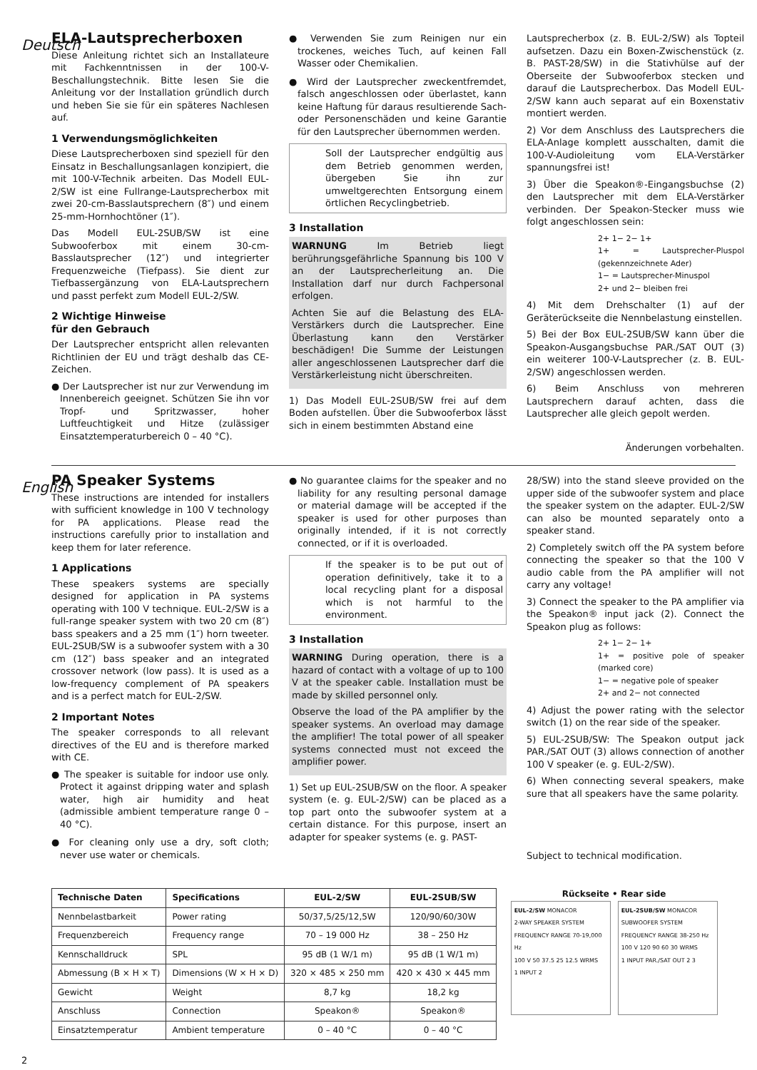Deutsch
ELA-Lautsprecherboxen
Diese Anleitung richtet sich an Installateure mit Fachkenntnissen in der 100-V-Beschallungstechnik. Bitte lesen Sie die Anleitung vor der Installation gründlich durch und heben Sie sie für ein späteres Nachlesen auf.
1 Verwendungsmöglichkeiten
Diese Lautsprecherboxen sind speziell für den Einsatz in Beschallungsanlagen konzipiert, die mit 100-V-Technik arbeiten. Das Modell EUL-2/SW ist eine Fullrange-Lautsprecherbox mit zwei 20-cm-Basslautsprechern (8″) und einem 25-mm-Hornhochtöner (1″).
Das Modell EUL-2SUB/SW ist eine Subwooferbox mit einem 30-cm-Basslautsprecher (12″) und integrierter Frequenzweiche (Tiefpass). Sie dient zur Tiefbassergänzung von ELA-Lautsprechern und passt perfekt zum Modell EUL-2/SW.
2 Wichtige Hinweise
für den Gebrauch
Der Lautsprecher entspricht allen relevanten Richtlinien der EU und trägt deshalb das CE-Zeichen.
● Der Lautsprecher ist nur zur Verwendung im Innenbereich geeignet. Schützen Sie ihn vor Tropf- und Spritzwasser, hoher Luftfeuchtigkeit und Hitze (zulässiger Einsatztemperaturbereich 0 – 40 °C).
● Verwenden Sie zum Reinigen nur ein trockenes, weiches Tuch, auf keinen Fall Wasser oder Chemikalien.
● Wird der Lautsprecher zweckentfremdet, falsch angeschlossen oder überlastet, kann keine Haftung für daraus resultierende Sach- oder Personenschäden und keine Garantie für den Lautsprecher übernommen werden.
Soll der Lautsprecher endgültig aus dem Betrieb genommen werden, übergeben Sie ihn zur umweltgerechten Entsorgung einem örtlichen Recyclingbetrieb.
3 Installation
WARNUNG Im Betrieb liegt berührungsgefährliche Spannung bis 100 V an der Lautsprecherleitung an. Die Installation darf nur durch Fachpersonal erfolgen.
Achten Sie auf die Belastung des ELA-Verstärkers durch die Lautsprecher. Eine Überlastung kann den Verstärker beschädigen! Die Summe der Leistungen aller angeschlossenen Lautsprecher darf die Verstärkerleistung nicht überschreiten.
1) Das Modell EUL-2SUB/SW frei auf dem Boden aufstellen. Über die Subwooferbox lässt sich in einem bestimmten Abstand eine
Lautsprecherbox (z. B. EUL-2/SW) als Topteil aufsetzen. Dazu ein Boxen-Zwischenstück (z. B. PAST-28/SW) in die Stativhülse auf der Oberseite der Subwooferbox stecken und darauf die Lautsprecherbox. Das Modell EUL-2/SW kann auch separat auf ein Boxenstativ montiert werden.
2) Vor dem Anschluss des Lautsprechers die ELA-Anlage komplett ausschalten, damit die 100-V-Audioleitung vom ELA-Verstärker spannungsfrei ist!
3) Über die Speakon®-Eingangsbuchse (2) den Lautsprecher mit dem ELA-Verstärker verbinden. Der Speakon-Stecker muss wie folgt angeschlossen sein:
2+ 1− 2− 1+
1+ = Lautsprecher-Pluspol (gekennzeichnete Ader)
1− = Lautsprecher-Minuspol
2+ und 2− bleiben frei
4) Mit dem Drehschalter (1) auf der Geräterückseite die Nennbelastung einstellen.
5) Bei der Box EUL-2SUB/SW kann über die Speakon-Ausgangsbuchse PAR./SAT OUT (3) ein weiterer 100-V-Lautsprecher (z. B. EUL-2/SW) angeschlossen werden.
6) Beim Anschluss von mehreren Lautsprechern darauf achten, dass die Lautsprecher alle gleich gepolt werden.
Änderungen vorbehalten.
English
PA Speaker Systems
These instructions are intended for installers with sufficient knowledge in 100 V technology for PA applications. Please read the instructions carefully prior to installation and keep them for later reference.
1 Applications
These speakers systems are specially designed for application in PA systems operating with 100 V technique. EUL-2/SW is a full-range speaker system with two 20 cm (8″) bass speakers and a 25 mm (1″) horn tweeter. EUL-2SUB/SW is a subwoofer system with a 30 cm (12″) bass speaker and an integrated crossover network (low pass). It is used as a low-frequency complement of PA speakers and is a perfect match for EUL-2/SW.
2 Important Notes
The speaker corresponds to all relevant directives of the EU and is therefore marked with CE.
● The speaker is suitable for indoor use only. Protect it against dripping water and splash water, high air humidity and heat (admissible ambient temperature range 0 – 40 °C).
● For cleaning only use a dry, soft cloth; never use water or chemicals.
● No guarantee claims for the speaker and no liability for any resulting personal damage or material damage will be accepted if the speaker is used for other purposes than originally intended, if it is not correctly connected, or if it is overloaded.
If the speaker is to be put out of operation definitively, take it to a local recycling plant for a disposal which is not harmful to the environment.
3 Installation
WARNING During operation, there is a hazard of contact with a voltage of up to 100 V at the speaker cable. Installation must be made by skilled personnel only.
Observe the load of the PA amplifier by the speaker systems. An overload may damage the amplifier! The total power of all speaker systems connected must not exceed the amplifier power.
1) Set up EUL-2SUB/SW on the floor. A speaker system (e. g. EUL-2/SW) can be placed as a top part onto the subwoofer system at a certain distance. For this purpose, insert an adapter for speaker systems (e. g. PAST-
28/SW) into the stand sleeve provided on the upper side of the subwoofer system and place the speaker system on the adapter. EUL-2/SW can also be mounted separately onto a speaker stand.
2) Completely switch off the PA system before connecting the speaker so that the 100 V audio cable from the PA amplifier will not carry any voltage!
3) Connect the speaker to the PA amplifier via the Speakon® input jack (2). Connect the Speakon plug as follows:
2+ 1− 2− 1+
1+ = positive pole of speaker (marked core)
1− = negative pole of speaker
2+ and 2− not connected
4) Adjust the power rating with the selector switch (1) on the rear side of the speaker.
5) EUL-2SUB/SW: The Speakon output jack PAR./SAT OUT (3) allows connection of another 100 V speaker (e. g. EUL-2/SW).
6) When connecting several speakers, make sure that all speakers have the same polarity.
Subject to technical modification.
| Technische Daten | Specifications | EUL-2/SW | EUL-2SUB/SW |
| --- | --- | --- | --- |
| Nennbelastbarkeit | Power rating | 50/37,5/25/12,5W | 120/90/60/30W |
| Frequenzbereich | Frequency range | 70 – 19 000 Hz | 38 – 250 Hz |
| Kennschalldruck | SPL | 95 dB (1 W/1 m) | 95 dB (1 W/1 m) |
| Abmessung (B × H × T) | Dimensions (W × H × D) | 320 × 485 × 250 mm | 420 × 430 × 445 mm |
| Gewicht | Weight | 8,7 kg | 18,2 kg |
| Anschluss | Connection | Speakon® | Speakon® |
| Einsatztemperatur | Ambient temperature | 0 – 40 °C | 0 – 40 °C |
Rückseite • Rear side
EUL-2/SW MONACOR
2-WAY SPEAKER SYSTEM FREQUENCY RANGE 70-19,000 Hz
100 V 50 37.5 25 12.5 WRMS
1 INPUT 2
EUL-2SUB/SW MONACOR
SUBWOOFER SYSTEM FREQUENCY RANGE 38-250 Hz
100 V 120 90 60 30 WRMS
1 INPUT PAR./SAT OUT 2 3
2